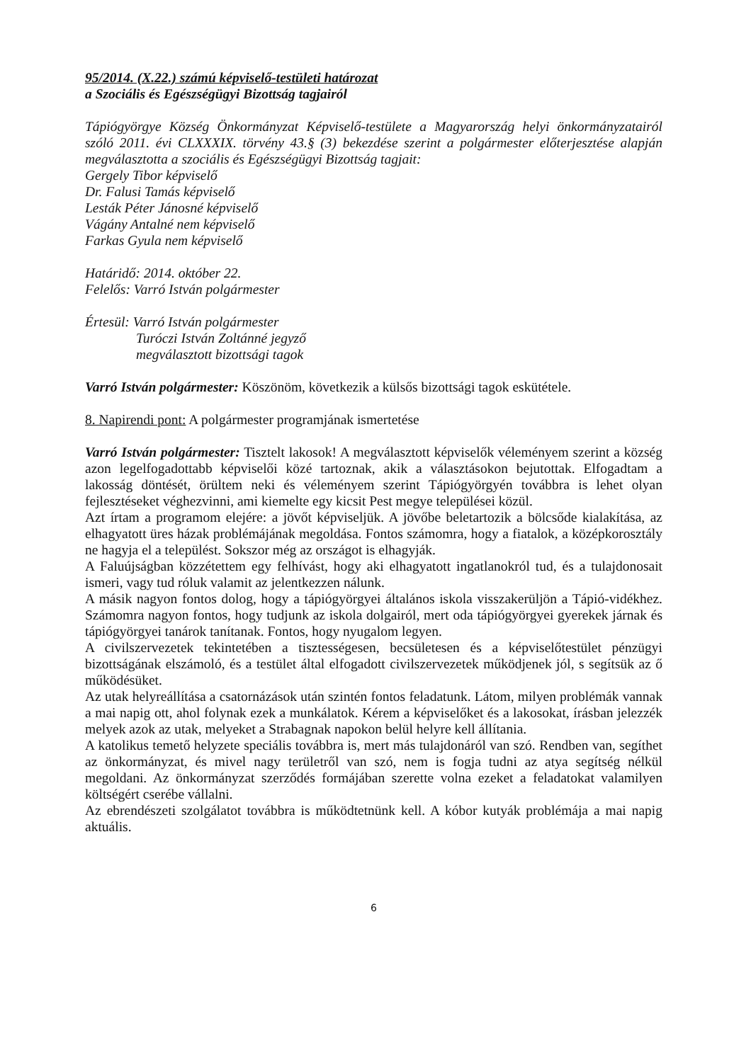95/2014. (X.22.) számú képviselő-testületi határozat
a Szociális és Egészségügyi Bizottság tagjairól
Tápiógyörgye Község Önkormányzat Képviselő-testülete a Magyarország helyi önkormányzatairól szóló 2011. évi CLXXXIX. törvény 43.§ (3) bekezdése szerint a polgármester előterjesztése alapján megválasztotta a szociális és Egészségügyi Bizottság tagjait:
Gergely Tibor képviselő
Dr. Falusi Tamás képviselő
Lesták Péter Jánosné képviselő
Vágány Antalné nem képviselő
Farkas Gyula nem képviselő
Határidő: 2014. október 22.
Felelős: Varró István polgármester
Értesül: Varró István polgármester
Turóczi István Zoltánné jegyző
megválasztott bizottsági tagok
Varró István polgármester: Köszönöm, következik a külsős bizottsági tagok eskütétele.
8. Napirendi pont: A polgármester programjának ismertetése
Varró István polgármester: Tisztelt lakosok! A megválasztott képviselők véleményem szerint a község azon legelfogadottabb képviselői közé tartoznak, akik a választásokon bejutottak. Elfogadtam a lakosság döntését, örültem neki és véleményem szerint Tápiógyörgyén továbbra is lehet olyan fejlesztéseket véghezvinni, ami kiemelte egy kicsit Pest megye települései közül.
Azt írtam a programom elejére: a jövőt képviseljük. A jövőbe beletartozik a bölcsőde kialakítása, az elhagyatott üres házak problémájának megoldása. Fontos számomra, hogy a fiatalok, a középkorosztály ne hagyja el a települést. Sokszor még az országot is elhagyják.
A Faluújságban közzétettem egy felhívást, hogy aki elhagyatott ingatlanokról tud, és a tulajdonosait ismeri, vagy tud róluk valamit az jelentkezzen nálunk.
A másik nagyon fontos dolog, hogy a tápiógyörgyei általános iskola visszakerüljön a Tápió-vidékhez. Számomra nagyon fontos, hogy tudjunk az iskola dolgairól, mert oda tápiógyörgyei gyerekek járnak és tápiógyörgyei tanárok tanítanak. Fontos, hogy nyugalom legyen.
A civilszervezetek tekintetében a tisztességesen, becsületesen és a képviselőtestület pénzügyi bizottságának elszámoló, és a testület által elfogadott civilszervezetek működjenek jól, s segítsük az ő működésüket.
Az utak helyreállítása a csatornázások után szintén fontos feladatunk. Látom, milyen problémák vannak a mai napig ott, ahol folynak ezek a munkálatok. Kérem a képviselőket és a lakosokat, írásban jelezzék melyek azok az utak, melyeket a Strabagnak napokon belül helyre kell állítania.
A katolikus temető helyzete speciális továbbra is, mert más tulajdonáról van szó. Rendben van, segíthet az önkormányzat, és mivel nagy területről van szó, nem is fogja tudni az atya segítség nélkül megoldani. Az önkormányzat szerződés formájában szerette volna ezeket a feladatokat valamilyen költségért cserébe vállalni.
Az ebrendészeti szolgálatot továbbra is működtetnünk kell. A kóbor kutyák problémája a mai napig aktuális.
6